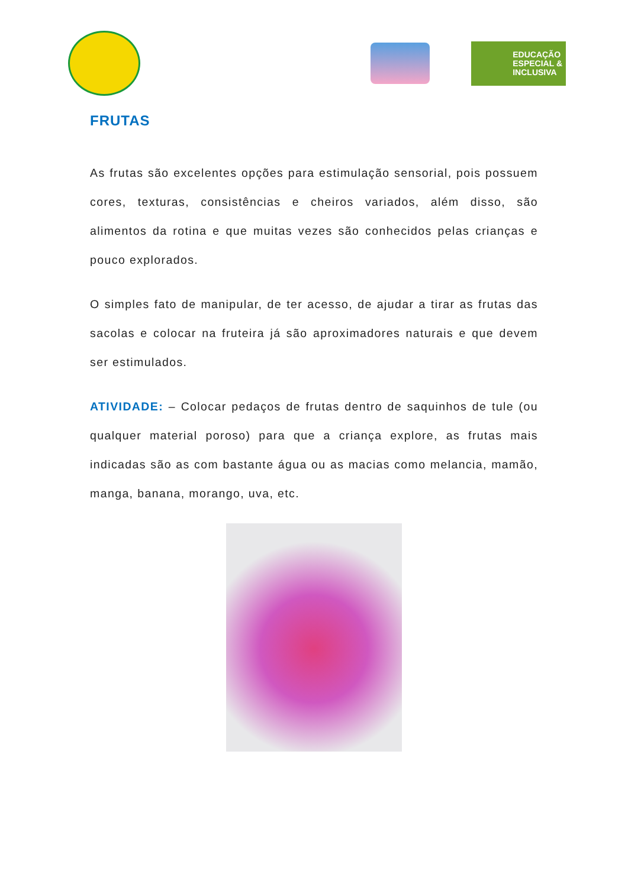EDUCAÇÃO
ESPECIAL &
INCLUSIVA
FRUTAS
As frutas são excelentes opções para estimulação sensorial, pois possuem cores, texturas, consistências e cheiros variados, além disso, são alimentos da rotina e que muitas vezes são conhecidos pelas crianças e pouco explorados.
O simples fato de manipular, de ter acesso, de ajudar a tirar as frutas das sacolas e colocar na fruteira já são aproximadores naturais e que devem ser estimulados.
ATIVIDADE: – Colocar pedaços de frutas dentro de saquinhos de tule (ou qualquer material poroso) para que a criança explore, as frutas mais indicadas são as com bastante água ou as macias como melancia, mamão, manga, banana, morango, uva, etc.